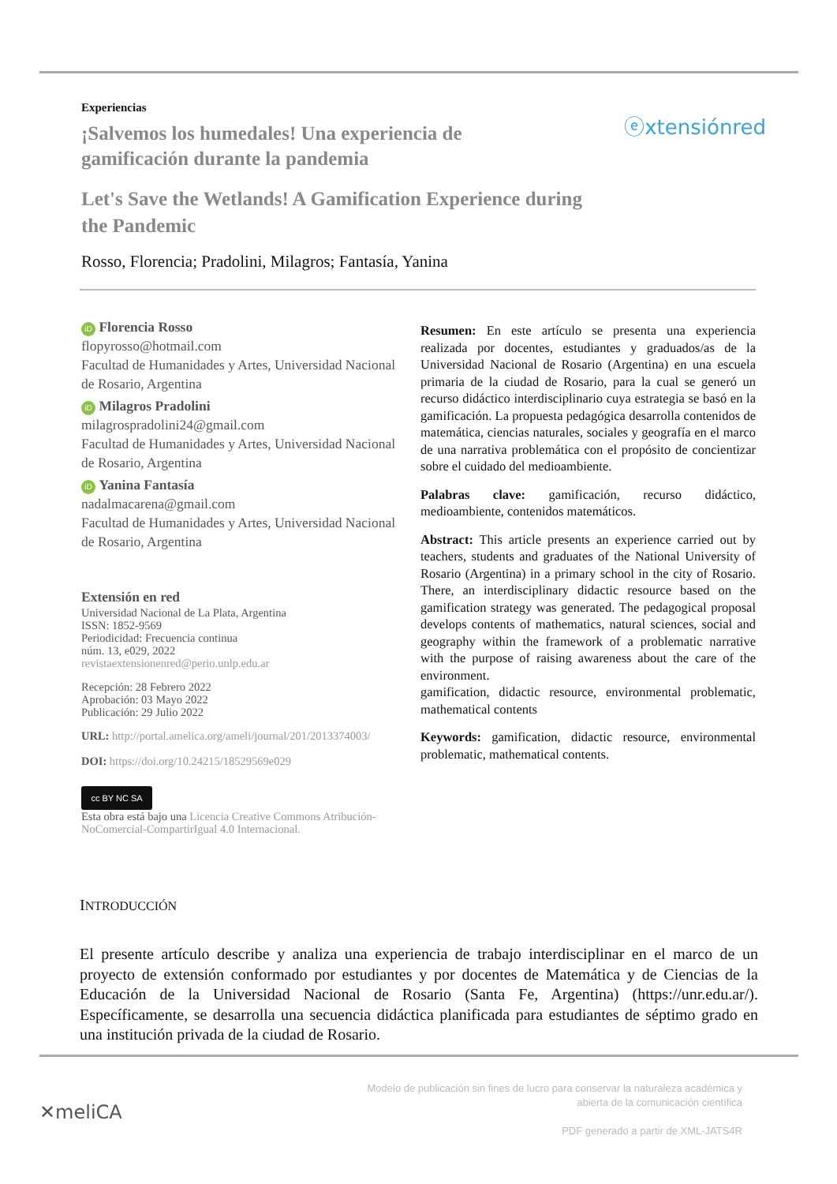Experiencias
¡Salvemos los humedales! Una experiencia de gamificación durante la pandemia
Let's Save the Wetlands! A Gamification Experience during the Pandemic
Rosso, Florencia; Pradolini, Milagros; Fantasía, Yanina
ⓔxtensiónred
iD Florencia Rosso
flopyrosso@hotmail.com
Facultad de Humanidades y Artes, Universidad Nacional de Rosario, Argentina
iD Milagros Pradolini
milagrospradolini24@gmail.com
Facultad de Humanidades y Artes, Universidad Nacional de Rosario, Argentina
iD Yanina Fantasía
nadalmacarena@gmail.com
Facultad de Humanidades y Artes, Universidad Nacional de Rosario, Argentina
Extensión en red
Universidad Nacional de La Plata, Argentina
ISSN: 1852-9569
Periodicidad: Frecuencia continua
núm. 13, e029, 2022
revistaextensionenred@perio.unlp.edu.ar
Recepción: 28 Febrero 2022
Aprobación: 03 Mayo 2022
Publicación: 29 Julio 2022
URL: http://portal.amelica.org/ameli/journal/201/2013374003/
DOI: https://doi.org/10.24215/18529569e029
cc BY NC SA
Esta obra está bajo una Licencia Creative Commons Atribución-NoComercial-CompartirIgual 4.0 Internacional.
Resumen: En este artículo se presenta una experiencia realizada por docentes, estudiantes y graduados/as de la Universidad Nacional de Rosario (Argentina) en una escuela primaria de la ciudad de Rosario, para la cual se generó un recurso didáctico interdisciplinario cuya estrategia se basó en la gamificación. La propuesta pedagógica desarrolla contenidos de matemática, ciencias naturales, sociales y geografía en el marco de una narrativa problemática con el propósito de concientizar sobre el cuidado del medioambiente.
Palabras clave: gamificación, recurso didáctico, medioambiente, contenidos matemáticos.
Abstract: This article presents an experience carried out by teachers, students and graduates of the National University of Rosario (Argentina) in a primary school in the city of Rosario. There, an interdisciplinary didactic resource based on the gamification strategy was generated. The pedagogical proposal develops contents of mathematics, natural sciences, social and geography within the framework of a problematic narrative with the purpose of raising awareness about the care of the environment.
gamification, didactic resource, environmental problematic, mathematical contents
Keywords: gamification, didactic resource, environmental problematic, mathematical contents.
INTRODUCCIÓN
El presente artículo describe y analiza una experiencia de trabajo interdisciplinar en el marco de un proyecto de extensión conformado por estudiantes y por docentes de Matemática y de Ciencias de la Educación de la Universidad Nacional de Rosario (Santa Fe, Argentina) (https://unr.edu.ar/). Específicamente, se desarrolla una secuencia didáctica planificada para estudiantes de séptimo grado en una institución privada de la ciudad de Rosario.
✕meliCA
Modelo de publicación sin fines de lucro para conservar la naturaleza académica y
abierta de la comunicación científica
PDF generado a partir de XML-JATS4R